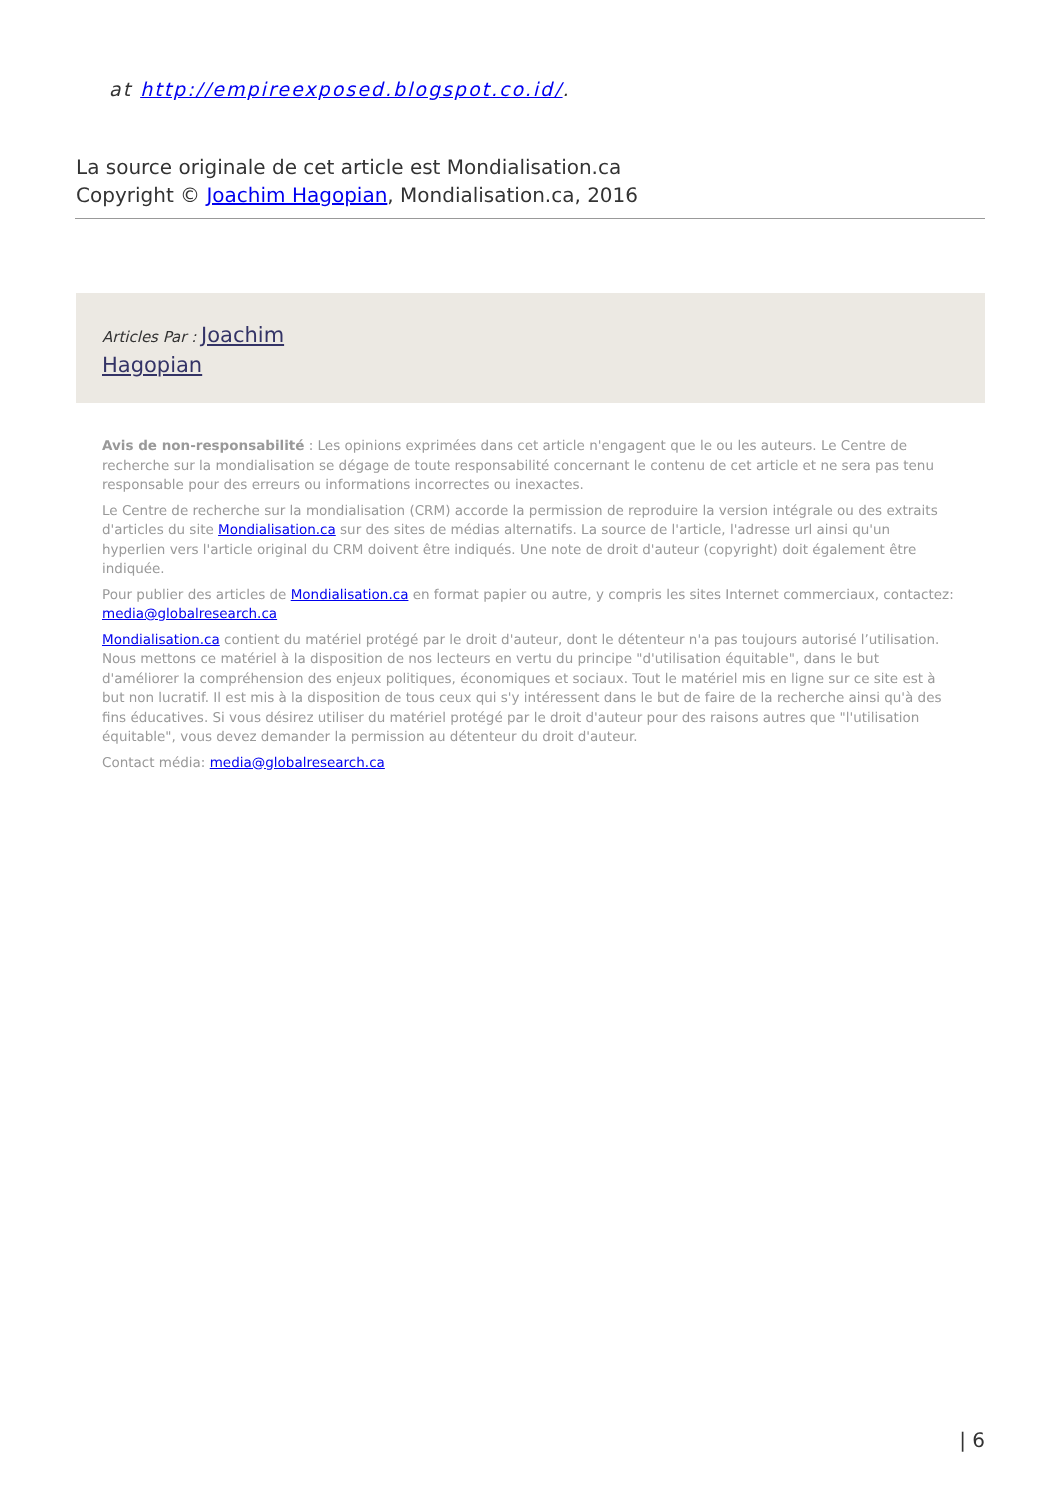at http://empireexposed.blogspot.co.id/.
La source originale de cet article est Mondialisation.ca
Copyright © Joachim Hagopian, Mondialisation.ca, 2016
Articles Par : Joachim
Hagopian
Avis de non-responsabilité : Les opinions exprimées dans cet article n'engagent que le ou les auteurs. Le Centre de recherche sur la mondialisation se dégage de toute responsabilité concernant le contenu de cet article et ne sera pas tenu responsable pour des erreurs ou informations incorrectes ou inexactes.
Le Centre de recherche sur la mondialisation (CRM) accorde la permission de reproduire la version intégrale ou des extraits d'articles du site Mondialisation.ca sur des sites de médias alternatifs. La source de l'article, l'adresse url ainsi qu'un hyperlien vers l'article original du CRM doivent être indiqués. Une note de droit d'auteur (copyright) doit également être indiquée.
Pour publier des articles de Mondialisation.ca en format papier ou autre, y compris les sites Internet commerciaux, contactez: media@globalresearch.ca
Mondialisation.ca contient du matériel protégé par le droit d'auteur, dont le détenteur n'a pas toujours autorisé l’utilisation. Nous mettons ce matériel à la disposition de nos lecteurs en vertu du principe "d'utilisation équitable", dans le but d'améliorer la compréhension des enjeux politiques, économiques et sociaux. Tout le matériel mis en ligne sur ce site est à but non lucratif. Il est mis à la disposition de tous ceux qui s'y intéressent dans le but de faire de la recherche ainsi qu'à des fins éducatives. Si vous désirez utiliser du matériel protégé par le droit d'auteur pour des raisons autres que "l'utilisation équitable", vous devez demander la permission au détenteur du droit d'auteur.
Contact média: media@globalresearch.ca
| 6